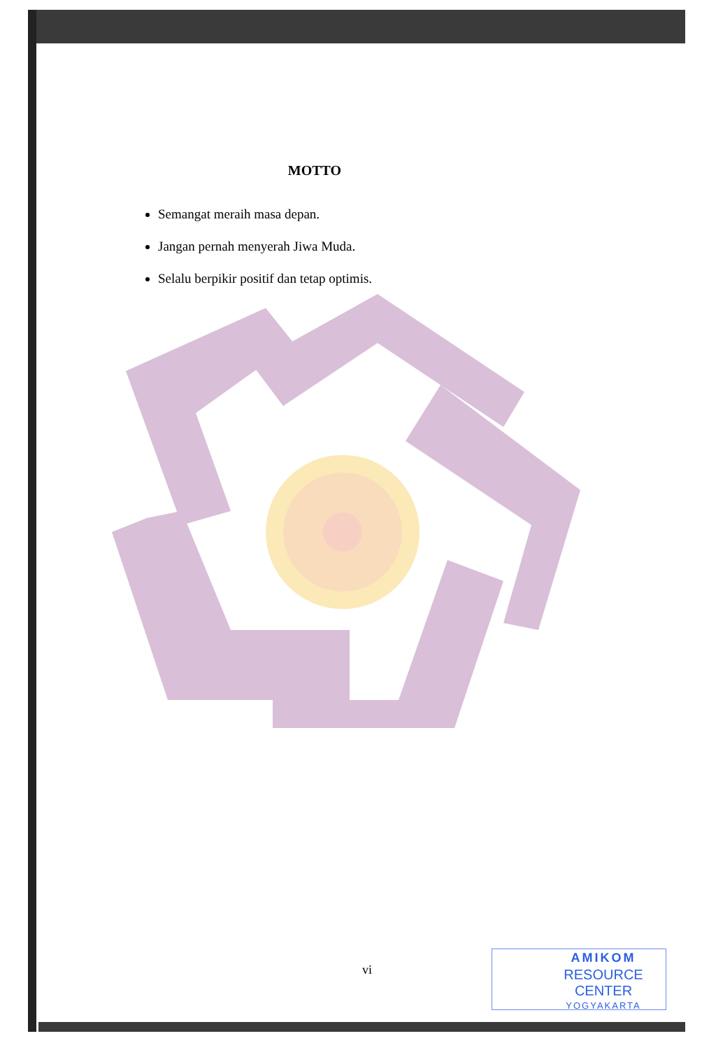MOTTO
Semangat meraih masa depan.
Jangan pernah menyerah Jiwa Muda.
Selalu berpikir positif dan tetap optimis.
vi
AMIKOM
RESOURCE CENTER
YOGYAKARTA